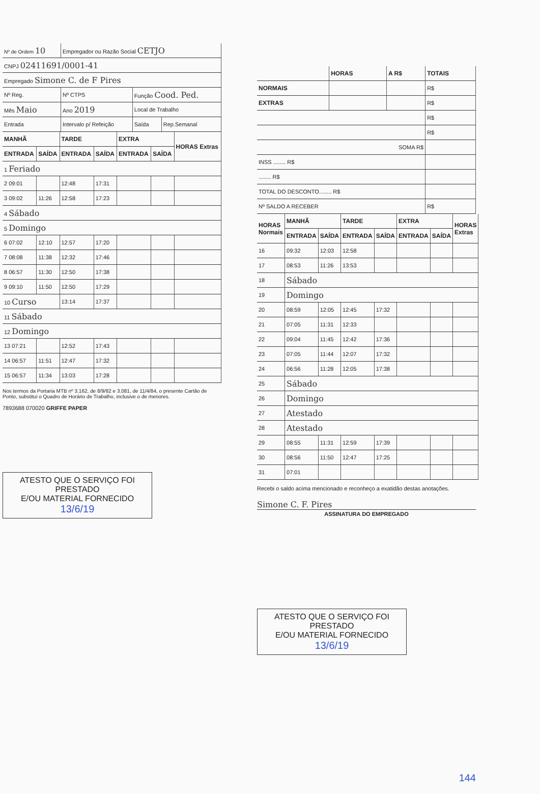| Nº de Ordem 10 | Empregador ou Razão Social CETJO | | |
| CNPJ 02411691/0001-41 | | | |
| Empregado Simone C. de F Pires | | | |
| Nº Reg. | Nº CTPS | Função Cood. Ped. | |
| Mês Maio | Ano 2019 | Local de Trabalho | |
| Entrada | Intervalo p/ Refeição | Saída | Rep.Semanal |
| MANHÃ | | TARDE | | EXTRA | | HORAS Extras |
| --- | --- | --- | --- | --- | --- | --- |
| ENTRADA | SAÍDA | ENTRADA | SAÍDA | ENTRADA | SAÍDA | |
| 1 Feriado | | | | | | |
| 2 09:01 | | 12:48 | 17:31 | | | |
| 3 09:02 | 11:26 | 12:58 | 17:23 | | | |
| 4 Sábado | | | | | | |
| 5 Domingo | | | | | | |
| 6 07:02 | 12:10 | 12:57 | 17:20 | | | |
| 7 08:08 | 11:38 | 12:32 | 17:46 | | | |
| 8 06:57 | 11:30 | 12:50 | 17:38 | | | |
| 9 09:10 | 11:50 | 12:50 | 17:29 | | | |
| 10 Curso | | 13:14 | 17:37 | | | |
| 11 Sábado | | | | | | |
| 12 Domingo | | | | | | |
| 13 07:21 | | 12:52 | 17:43 | | | |
| 14 06:57 | 11:51 | 12:47 | 17:32 | | | |
| 15 06:57 | 11:34 | 13:03 | 17:28 | | | |
Nos termos da Portaria MTB nº 3.162, de 8/9/82 e 3.081, de 11/4/84, o presente Cartão de Ponto, substitui o Quadro de Horário de Trabalho, inclusive o de menores.
7893688 070020 GRIFFE PAPER
ATESTO QUE O SERVIÇO FOI PRESTADO
E/OU MATERIAL FORNECIDO
13/6/19
| | HORAS | A R$ | TOTAIS |
| --- | --- | --- | --- |
| NORMAIS | | | R$ |
| EXTRAS | | | R$ |
| | | | R$ |
| | | | R$ |
| SOMA R$ | | | |
| INSS ........ R$ | | | |
| ........ R$ | | | |
| TOTAL DO DESCONTO........ R$ | | | |
| Nº SALDO A RECEBER | | | R$ |
| HORAS Normais | MANHÃ | | TARDE | | EXTRA | | HORAS Extras |
| --- | --- | --- | --- | --- | --- | --- | --- |
| | ENTRADA | SAÍDA | ENTRADA | SAÍDA | ENTRADA | SAÍDA | |
| 16 | 09:32 | 12:03 | 12:58 | | | | |
| 17 | 08:53 | 11:26 | 13:53 | | | | |
| 18 | Sábado | | | | | | |
| 19 | Domingo | | | | | | |
| 20 | 08:59 | 12:05 | 12:45 | 17:32 | | | |
| 21 | 07:05 | 11:31 | 12:33 | | | | |
| 22 | 09:04 | 11:45 | 12:42 | 17:36 | | | |
| 23 | 07:05 | 11:44 | 12:07 | 17:32 | | | |
| 24 | 06:56 | 11:28 | 12:05 | 17:38 | | | |
| 25 | Sábado | | | | | | |
| 26 | Domingo | | | | | | |
| 27 | Atestado | | | | | | |
| 28 | Atestado | | | | | | |
| 29 | 08:55 | 11:31 | 12:59 | 17:39 | | | |
| 30 | 08:56 | 11:50 | 12:47 | 17:25 | | | |
| 31 | 07:01 | | | | | | |
Recebi o saldo acima mencionado e reconheço a exatidão destas anotações.
Simone C. F. Pires
ASSINATURA DO EMPREGADO
ATESTO QUE O SERVIÇO FOI PRESTADO
E/OU MATERIAL FORNECIDO
13/6/19
144